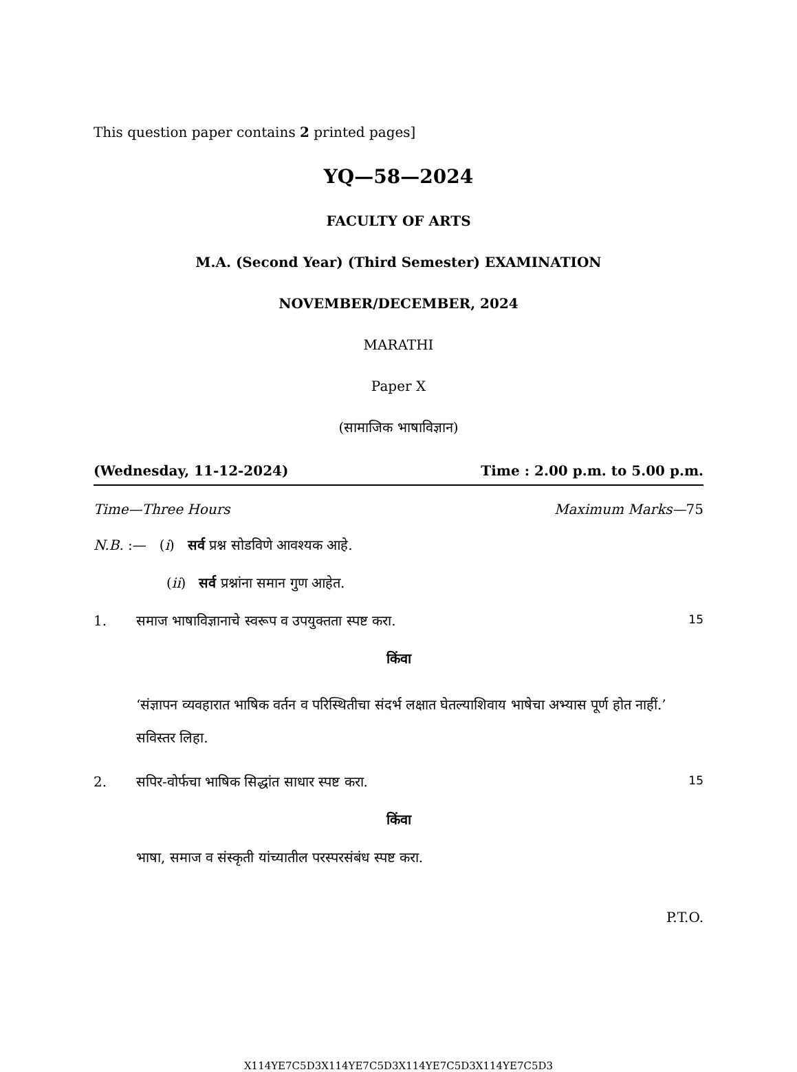This question paper contains 2 printed pages]
YQ—58—2024
FACULTY OF ARTS
M.A. (Second Year) (Third Semester) EXAMINATION
NOVEMBER/DECEMBER, 2024
MARATHI
Paper X
(सामाजिक भाषाविज्ञान)
(Wednesday, 11-12-2024) Time : 2.00 p.m. to 5.00 p.m.
Time—Three Hours Maximum Marks—75
N.B. :— (i) सर्व प्रश्न सोडविणे आवश्यक आहे.
(ii) सर्व प्रश्नांना समान गुण आहेत.
1. समाज भाषाविज्ञानाचे स्वरूप व उपयुक्तता स्पष्ट करा. 15
किंवा
‘संज्ञापन व्यवहारात भाषिक वर्तन व परिस्थितीचा संदर्भ लक्षात घेतल्याशिवाय भाषेचा अभ्यास पूर्ण होत नाहीं.’ सविस्तर लिहा.
2. सपिर-वोर्फचा भाषिक सिद्धांत साधार स्पष्ट करा. 15
किंवा
भाषा, समाज व संस्कृती यांच्यातील परस्परसंबंध स्पष्ट करा.
P.T.O.
X114YE7C5D3X114YE7C5D3X114YE7C5D3X114YE7C5D3